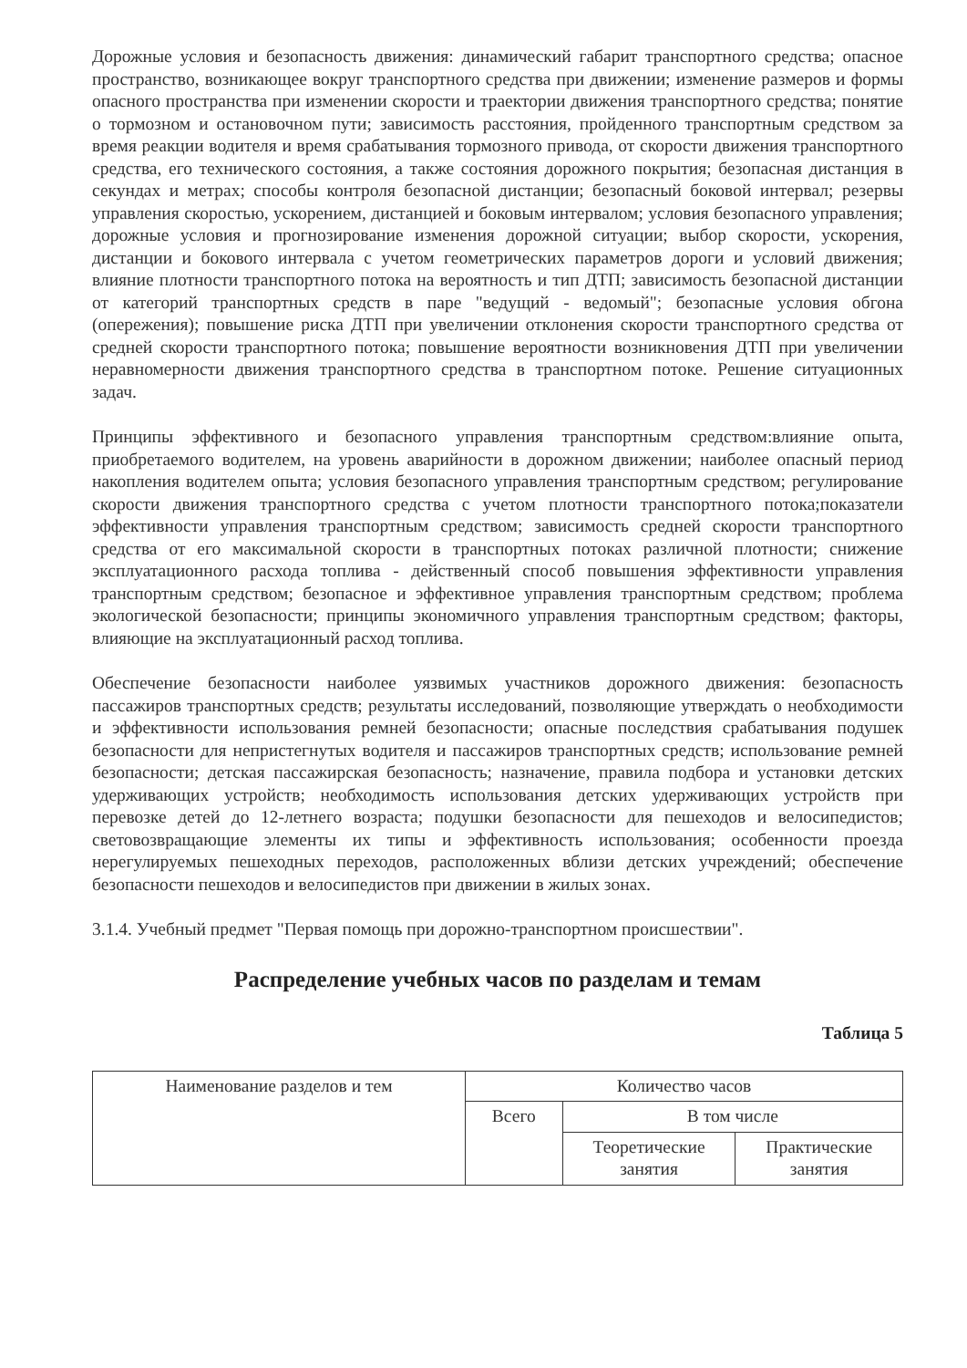Дорожные условия и безопасность движения: динамический габарит транспортного средства; опасное пространство, возникающее вокруг транспортного средства при движении; изменение размеров и формы опасного пространства при изменении скорости и траектории движения транспортного средства; понятие о тормозном и остановочном пути; зависимость расстояния, пройденного транспортным средством за время реакции водителя и время срабатывания тормозного привода, от скорости движения транспортного средства, его технического состояния, а также состояния дорожного покрытия; безопасная дистанция в секундах и метрах; способы контроля безопасной дистанции; безопасный боковой интервал; резервы управления скоростью, ускорением, дистанцией и боковым интервалом; условия безопасного управления; дорожные условия и прогнозирование изменения дорожной ситуации; выбор скорости, ускорения, дистанции и бокового интервала с учетом геометрических параметров дороги и условий движения; влияние плотности транспортного потока на вероятность и тип ДТП; зависимость безопасной дистанции от категорий транспортных средств в паре "ведущий - ведомый"; безопасные условия обгона (опережения); повышение риска ДТП при увеличении отклонения скорости транспортного средства от средней скорости транспортного потока; повышение вероятности возникновения ДТП при увеличении неравномерности движения транспортного средства в транспортном потоке. Решение ситуационных задач.
Принципы эффективного и безопасного управления транспортным средством:влияние опыта, приобретаемого водителем, на уровень аварийности в дорожном движении; наиболее опасный период накопления водителем опыта; условия безопасного управления транспортным средством; регулирование скорости движения транспортного средства с учетом плотности транспортного потока;показатели эффективности управления транспортным средством; зависимость средней скорости транспортного средства от его максимальной скорости в транспортных потоках различной плотности; снижение эксплуатационного расхода топлива - действенный способ повышения эффективности управления транспортным средством; безопасное и эффективное управления транспортным средством; проблема экологической безопасности; принципы экономичного управления транспортным средством; факторы, влияющие на эксплуатационный расход топлива.
Обеспечение безопасности наиболее уязвимых участников дорожного движения: безопасность пассажиров транспортных средств; результаты исследований, позволяющие утверждать о необходимости и эффективности использования ремней безопасности; опасные последствия срабатывания подушек безопасности для непристегнутых водителя и пассажиров транспортных средств; использование ремней безопасности; детская пассажирская безопасность; назначение, правила подбора и установки детских удерживающих устройств; необходимость использования детских удерживающих устройств при перевозке детей до 12-летнего возраста; подушки безопасности для пешеходов и велосипедистов; световозвращающие элементы их типы и эффективность использования; особенности проезда нерегулируемых пешеходных переходов, расположенных вблизи детских учреждений; обеспечение безопасности пешеходов и велосипедистов при движении в жилых зонах.
3.1.4. Учебный предмет "Первая помощь при дорожно-транспортном происшествии".
Распределение учебных часов по разделам и темам
Таблица 5
| Наименование разделов и тем | Количество часов | | |
| --- | --- | --- | --- |
| | Всего | В том числе | |
| | | Теоретические занятия | Практические занятия |